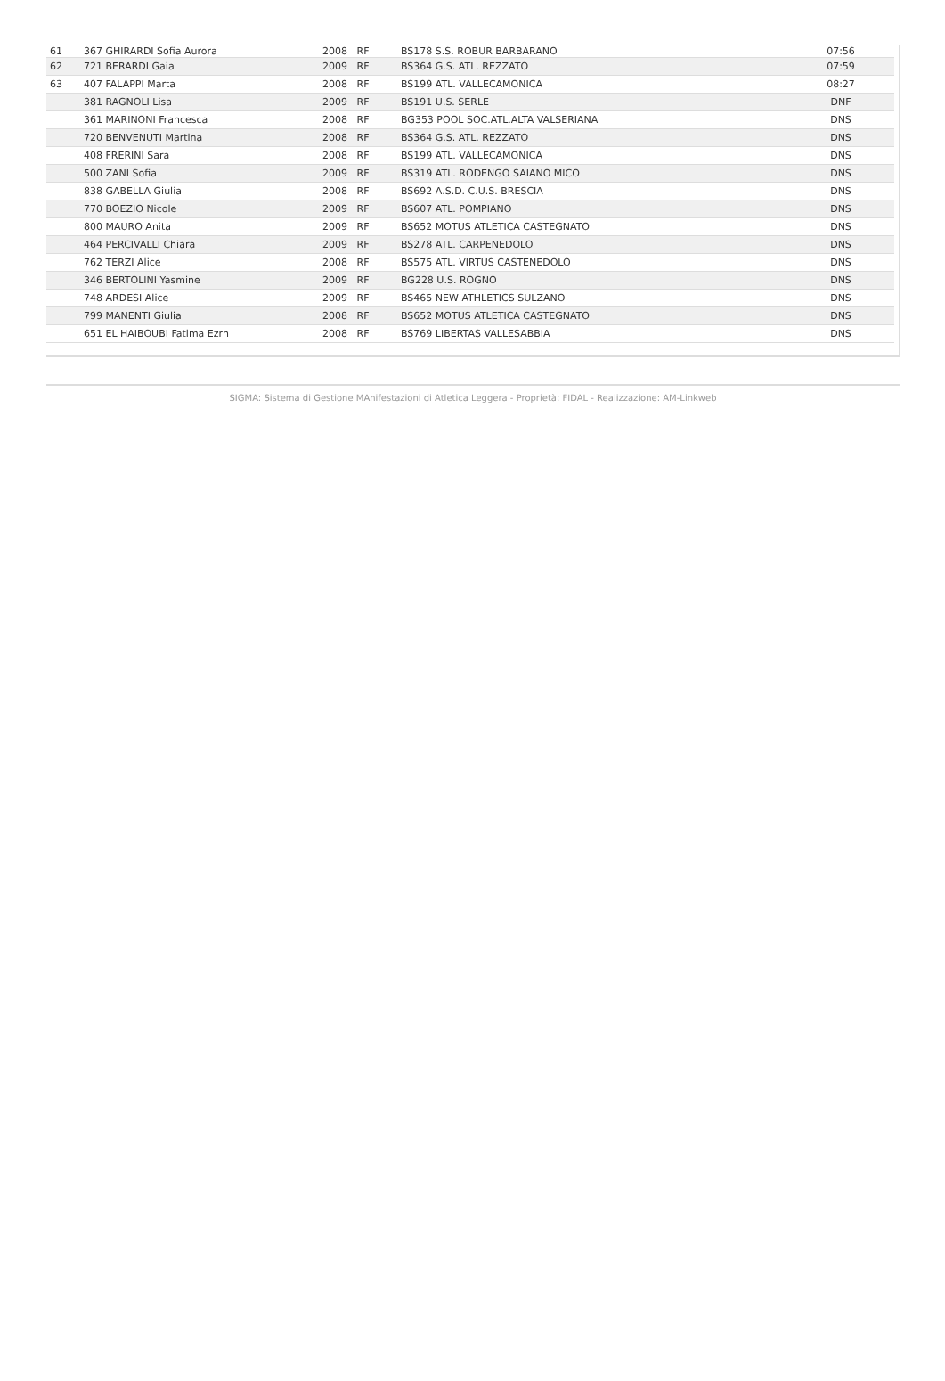| 61 | 367 GHIRARDI Sofia Aurora | 2008 RF | BS178 S.S. ROBUR BARBARANO | 07:56 |
| 62 | 721 BERARDI Gaia | 2009 RF | BS364 G.S. ATL. REZZATO | 07:59 |
| 63 | 407 FALAPPI Marta | 2008 RF | BS199 ATL. VALLECAMONICA | 08:27 |
| | 381 RAGNOLI Lisa | 2009 RF | BS191 U.S. SERLE | DNF |
| | 361 MARINONI Francesca | 2008 RF | BG353 POOL SOC.ATL.ALTA VALSERIANA | DNS |
| | 720 BENVENUTI Martina | 2008 RF | BS364 G.S. ATL. REZZATO | DNS |
| | 408 FRERINI Sara | 2008 RF | BS199 ATL. VALLECAMONICA | DNS |
| | 500 ZANI Sofia | 2009 RF | BS319 ATL. RODENGO SAIANO MICO | DNS |
| | 838 GABELLA Giulia | 2008 RF | BS692 A.S.D. C.U.S. BRESCIA | DNS |
| | 770 BOEZIO Nicole | 2009 RF | BS607 ATL. POMPIANO | DNS |
| | 800 MAURO Anita | 2009 RF | BS652 MOTUS ATLETICA CASTEGNATO | DNS |
| | 464 PERCIVALLI Chiara | 2009 RF | BS278 ATL. CARPENEDOLO | DNS |
| | 762 TERZI Alice | 2008 RF | BS575 ATL. VIRTUS CASTENEDOLO | DNS |
| | 346 BERTOLINI Yasmine | 2009 RF | BG228 U.S. ROGNO | DNS |
| | 748 ARDESI Alice | 2009 RF | BS465 NEW ATHLETICS SULZANO | DNS |
| | 799 MANENTI Giulia | 2008 RF | BS652 MOTUS ATLETICA CASTEGNATO | DNS |
| | 651 EL HAIBOUBI Fatima Ezrh | 2008 RF | BS769 LIBERTAS VALLESABBIA | DNS |
SIGMA: Sistema di Gestione MAnifestazioni di Atletica Leggera - Proprietà: FIDAL - Realizzazione: AM-Linkweb